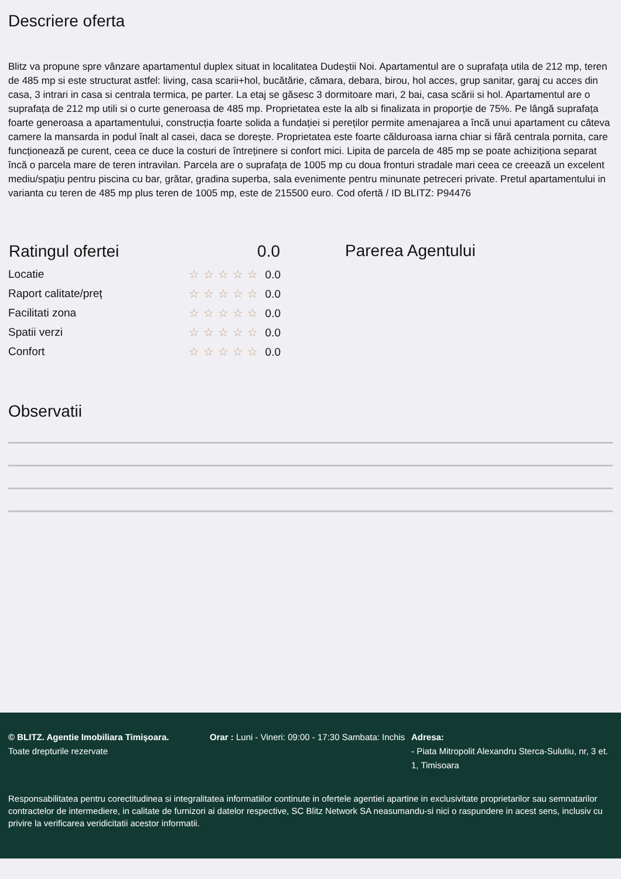Descriere oferta
Blitz va propune spre vânzare apartamentul duplex situat in localitatea Dudeștii Noi. Apartamentul are o suprafața utila de 212 mp, teren de 485 mp si este structurat astfel: living, casa scarii+hol, bucătărie, cămara, debara, birou, hol acces, grup sanitar, garaj cu acces din casa, 3 intrari in casa si centrala termica, pe parter. La etaj se găsesc 3 dormitoare mari, 2 bai, casa scării si hol. Apartamentul are o suprafața de 212 mp utili si o curte generoasa de 485 mp. Proprietatea este la alb si finalizata in proporție de 75%. Pe lângă suprafața foarte generoasa a apartamentului, construcția foarte solida a fundației si pereților permite amenajarea a încă unui apartament cu câteva camere la mansarda in podul înalt al casei, daca se dorește. Proprietatea este foarte călduroasa iarna chiar si fără centrala pornita, care funcționează pe curent, ceea ce duce la costuri de întreținere si confort mici. Lipita de parcela de 485 mp se poate achiziționa separat încă o parcela mare de teren intravilan. Parcela are o suprafața de 1005 mp cu doua fronturi stradale mari ceea ce creează un excelent mediu/spațiu pentru piscina cu bar, grătar, gradina superba, sala evenimente pentru minunate petreceri private. Pretul apartamentului in varianta cu teren de 485 mp plus teren de 1005 mp, este de 215500 euro. Cod ofertă / ID BLITZ: P94476
| Ratingul ofertei | 0.0 |
| --- | --- |
| Locatie | ☆☆☆☆☆ 0.0 |
| Raport calitate/preț | ☆☆☆☆☆ 0.0 |
| Facilitati zona | ☆☆☆☆☆ 0.0 |
| Spatii verzi | ☆☆☆☆☆ 0.0 |
| Confort | ☆☆☆☆☆ 0.0 |
Parerea Agentului
Observatii
© BLITZ. Agentie Imobiliara Timișoara.
Toate drepturile rezervate
Orar : Luni - Vineri: 09:00 - 17:30 Sambata: Inchis
Adresa:
- Piata Mitropolit Alexandru Sterca-Sulutiu, nr, 3 et. 1, Timisoara
Responsabilitatea pentru corectitudinea si integralitatea informatiilor continute in ofertele agentiei apartine in exclusivitate proprietarilor sau semnatarilor contractelor de intermediere, in calitate de furnizori ai datelor respective, SC Blitz Network SA neasumandu-si nici o raspundere in acest sens, inclusiv cu privire la verificarea veridicitatii acestor informatii.